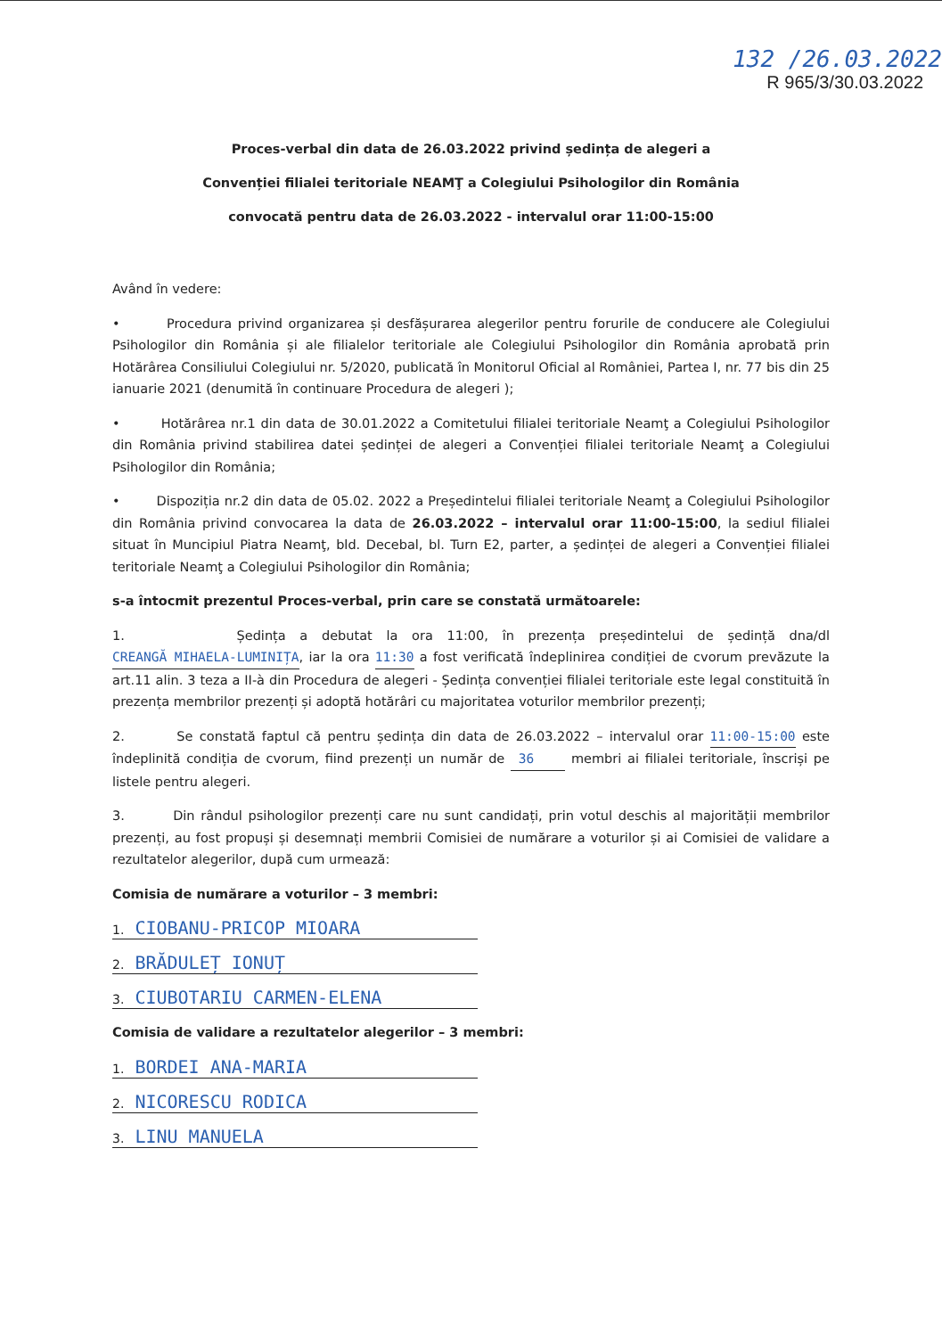132 /26.03.2022
R 965/3/30.03.2022
Proces-verbal din data de 26.03.2022 privind ședința de alegeri a
Convenției filialei teritoriale NEAMŢ a Colegiului Psihologilor din România
convocată pentru data de 26.03.2022 - intervalul orar 11:00-15:00
Având în vedere:
• Procedura privind organizarea și desfășurarea alegerilor pentru forurile de conducere ale Colegiului Psihologilor din România și ale filialelor teritoriale ale Colegiului Psihologilor din România aprobată prin Hotărârea Consiliului Colegiului nr. 5/2020, publicată în Monitorul Oficial al României, Partea I, nr. 77 bis din 25 ianuarie 2021 (denumită în continuare Procedura de alegeri );
• Hotărârea nr.1 din data de 30.01.2022 a Comitetului filialei teritoriale Neamţ a Colegiului Psihologilor din România privind stabilirea datei ședinței de alegeri a Convenției filialei teritoriale Neamţ a Colegiului Psihologilor din România;
• Dispoziția nr.2 din data de 05.02. 2022 a Președintelui filialei teritoriale Neamţ a Colegiului Psihologilor din România privind convocarea la data de 26.03.2022 – intervalul orar 11:00-15:00, la sediul filialei situat în Muncipiul Piatra Neamţ, bld. Decebal, bl. Turn E2, parter, a ședinței de alegeri a Convenției filialei teritoriale Neamţ a Colegiului Psihologilor din România;
s-a întocmit prezentul Proces-verbal, prin care se constată următoarele:
1. Ședința a debutat la ora 11:00, în prezența președintelui de ședință dna/dl CREANGĂ MIHAELA-LUMINIȚA, iar la ora 11:30 a fost verificată îndeplinirea condiției de cvorum prevăzute la art.11 alin. 3 teza a II-à din Procedura de alegeri - Ședința convenției filialei teritoriale este legal constituită în prezența membrilor prezenți și adoptă hotărâri cu majoritatea voturilor membrilor prezenți;
2. Se constată faptul că pentru ședința din data de 26.03.2022 – intervalul orar 11:00-15:00 este îndeplinită condiția de cvorum, fiind prezenți un număr de 36 membri ai filialei teritoriale, înscriși pe listele pentru alegeri.
3. Din rândul psihologilor prezenți care nu sunt candidați, prin votul deschis al majorității membrilor prezenți, au fost propuși și desemnați membrii Comisiei de numărare a voturilor și ai Comisiei de validare a rezultatelor alegerilor, după cum urmează:
Comisia de numărare a voturilor – 3 membri:
1. CIOBANU-PRICOP MIOARA
2. BRĂDULEȚ IONUȚ
3. CIUBOTARIU CARMEN-ELENA
Comisia de validare a rezultatelor alegerilor – 3 membri:
1. BORDEI ANA-MARIA
2. NICORESCU RODICA
3. LINU MANUELA